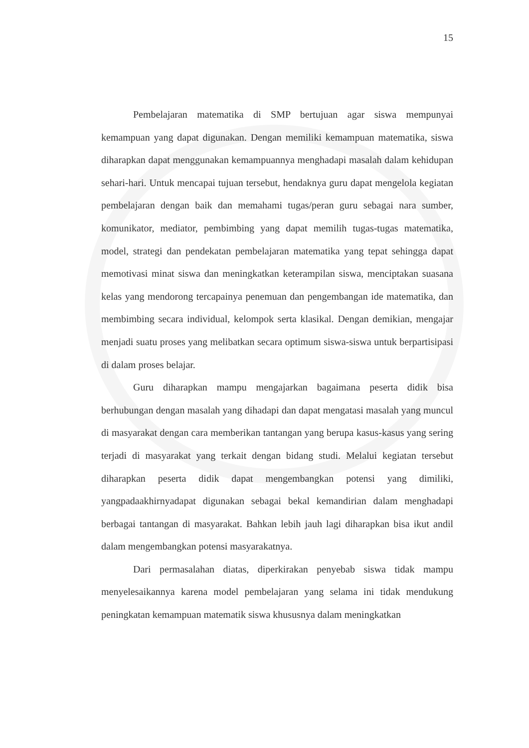15
Pembelajaran matematika di SMP bertujuan agar siswa mempunyai kemampuan yang dapat digunakan. Dengan memiliki kemampuan matematika, siswa diharapkan dapat menggunakan kemampuannya menghadapi masalah dalam kehidupan sehari-hari. Untuk mencapai tujuan tersebut, hendaknya guru dapat mengelola kegiatan pembelajaran dengan baik dan memahami tugas/peran guru sebagai nara sumber, komunikator, mediator, pembimbing yang dapat memilih tugas-tugas matematika, model, strategi dan pendekatan pembelajaran matematika yang tepat sehingga dapat memotivasi minat siswa dan meningkatkan keterampilan siswa, menciptakan suasana kelas yang mendorong tercapainya penemuan dan pengembangan ide matematika, dan membimbing secara individual, kelompok serta klasikal. Dengan demikian, mengajar menjadi suatu proses yang melibatkan secara optimum siswa-siswa untuk berpartisipasi di dalam proses belajar.
Guru diharapkan mampu mengajarkan bagaimana peserta didik bisa berhubungan dengan masalah yang dihadapi dan dapat mengatasi masalah yang muncul di masyarakat dengan cara memberikan tantangan yang berupa kasus-kasus yang sering terjadi di masyarakat yang terkait dengan bidang studi. Melalui kegiatan tersebut diharapkan peserta didik dapat mengembangkan potensi yang dimiliki, yangpadaakhirnyadapat digunakan sebagai bekal kemandirian dalam menghadapi berbagai tantangan di masyarakat. Bahkan lebih jauh lagi diharapkan bisa ikut andil dalam mengembangkan potensi masyarakatnya.
Dari permasalahan diatas, diperkirakan penyebab siswa tidak mampu menyelesaikannya karena model pembelajaran yang selama ini tidak mendukung peningkatan kemampuan matematik siswa khususnya dalam meningkatkan